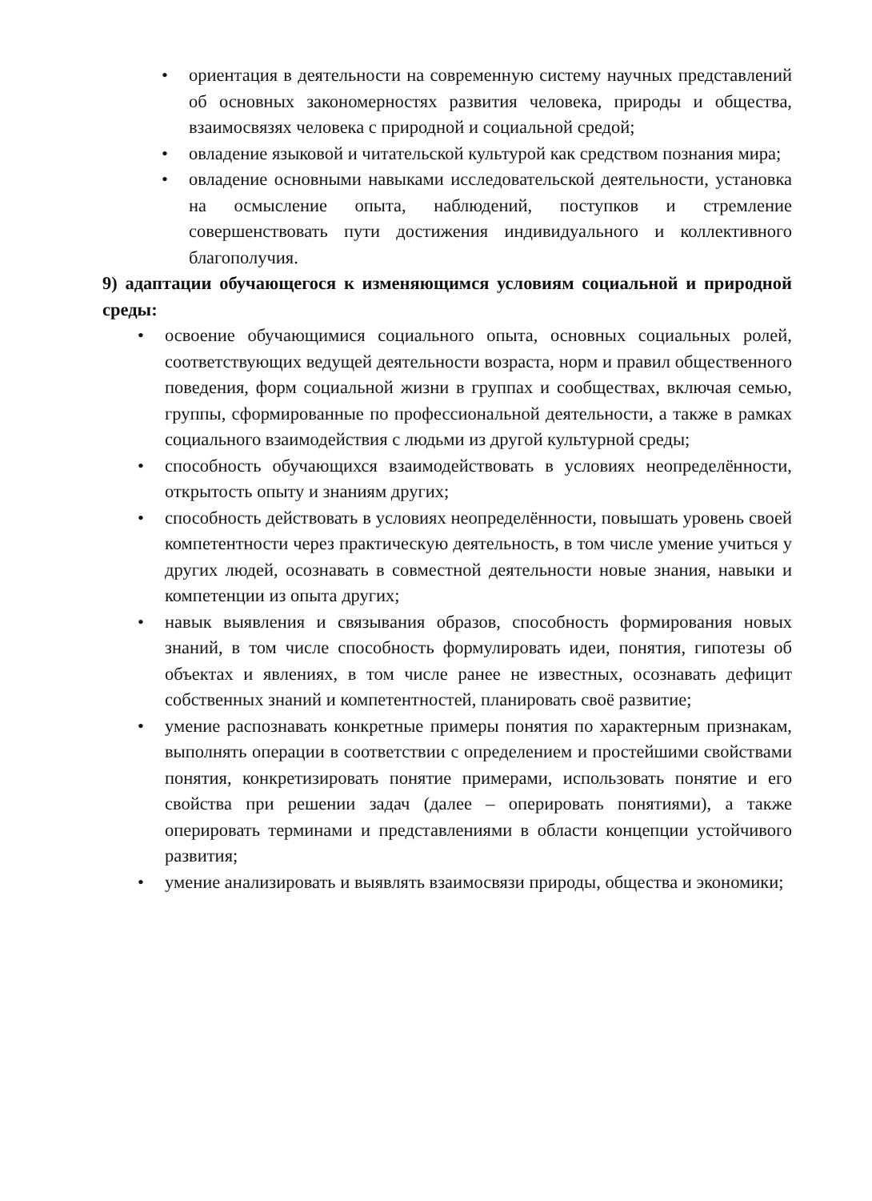• ориентация в деятельности на современную систему научных представлений об основных закономерностях развития человека, природы и общества, взаимосвязях человека с природной и социальной средой;
• овладение языковой и читательской культурой как средством познания мира;
• овладение основными навыками исследовательской деятельности, установка на осмысление опыта, наблюдений, поступков и стремление совершенствовать пути достижения индивидуального и коллективного благополучия.
9) адаптации обучающегося к изменяющимся условиям социальной и природной среды:
• освоение обучающимися социального опыта, основных социальных ролей, соответствующих ведущей деятельности возраста, норм и правил общественного поведения, форм социальной жизни в группах и сообществах, включая семью, группы, сформированные по профессиональной деятельности, а также в рамках социального взаимодействия с людьми из другой культурной среды;
• способность обучающихся взаимодействовать в условиях неопределённости, открытость опыту и знаниям других;
• способность действовать в условиях неопределённости, повышать уровень своей компетентности через практическую деятельность, в том числе умение учиться у других людей, осознавать в совместной деятельности новые знания, навыки и компетенции из опыта других;
• навык выявления и связывания образов, способность формирования новых знаний, в том числе способность формулировать идеи, понятия, гипотезы об объектах и явлениях, в том числе ранее не известных, осознавать дефицит собственных знаний и компетентностей, планировать своё развитие;
• умение распознавать конкретные примеры понятия по характерным признакам, выполнять операции в соответствии с определением и простейшими свойствами понятия, конкретизировать понятие примерами, использовать понятие и его свойства при решении задач (далее – оперировать понятиями), а также оперировать терминами и представлениями в области концепции устойчивого развития;
• умение анализировать и выявлять взаимосвязи природы, общества и экономики;